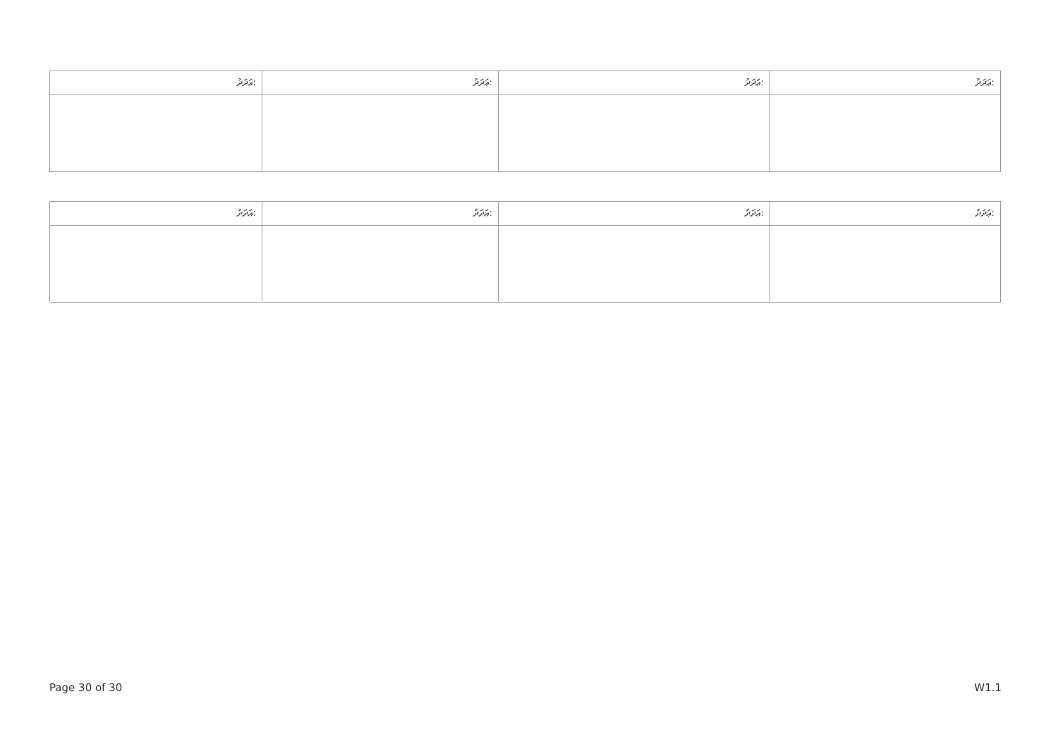| ޢަދަދު: | ޢަދަދު: | ޢަދަދު: | ޢަދަދު: |
| ޢަދަދު: | ޢަދަދު: | ޢަދަދު: | ޢަދަދު: |
Page 30 of 30 W1.1